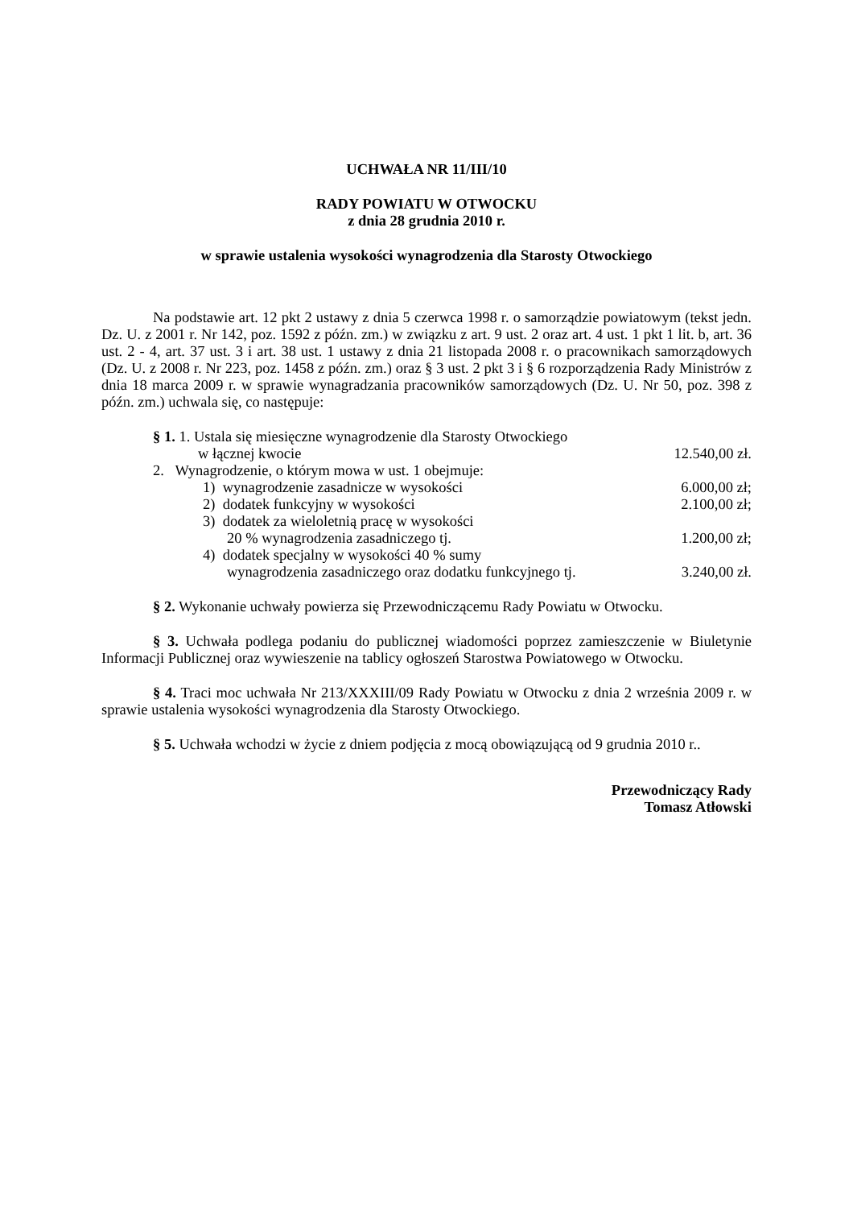UCHWAŁA NR 11/III/10
RADY POWIATU W OTWOCKU
z dnia 28 grudnia 2010 r.
w sprawie ustalenia wysokości wynagrodzenia dla Starosty Otwockiego
Na podstawie art. 12 pkt 2 ustawy z dnia 5 czerwca 1998 r. o samorządzie powiatowym (tekst jedn. Dz. U. z 2001 r. Nr 142, poz. 1592 z późn. zm.) w związku z art. 9 ust. 2 oraz art. 4 ust. 1 pkt 1 lit. b, art. 36 ust. 2 - 4, art. 37 ust. 3 i art. 38 ust. 1 ustawy z dnia 21 listopada 2008 r. o pracownikach samorządowych (Dz. U. z 2008 r. Nr 223, poz. 1458 z późn. zm.) oraz § 3 ust. 2 pkt 3 i § 6 rozporządzenia Rady Ministrów z dnia 18 marca 2009 r. w sprawie wynagradzania pracowników samorządowych (Dz. U. Nr 50, poz. 398 z późn. zm.) uchwala się, co następuje:
§ 1. 1. Ustala się miesięczne wynagrodzenie dla Starosty Otwockiego
w łącznej kwocie 12.540,00 zł.
2. Wynagrodzenie, o którym mowa w ust. 1 obejmuje:
1) wynagrodzenie zasadnicze w wysokości 6.000,00 zł;
2) dodatek funkcyjny w wysokości 2.100,00 zł;
3) dodatek za wieloletnią pracę w wysokości
20 % wynagrodzenia zasadniczego tj. 1.200,00 zł;
4) dodatek specjalny w wysokości 40 % sumy
wynagrodzenia zasadniczego oraz dodatku funkcyjnego tj. 3.240,00 zł.
§ 2. Wykonanie uchwały powierza się Przewodniczącemu Rady Powiatu w Otwocku.
§ 3. Uchwała podlega podaniu do publicznej wiadomości poprzez zamieszczenie w Biuletynie Informacji Publicznej oraz wywieszenie na tablicy ogłoszeń Starostwa Powiatowego w Otwocku.
§ 4. Traci moc uchwała Nr 213/XXXIII/09 Rady Powiatu w Otwocku z dnia 2 września 2009 r. w sprawie ustalenia wysokości wynagrodzenia dla Starosty Otwockiego.
§ 5. Uchwała wchodzi w życie z dniem podjęcia z mocą obowiązującą od 9 grudnia 2010 r..
Przewodniczący Rady
Tomasz Atłowski